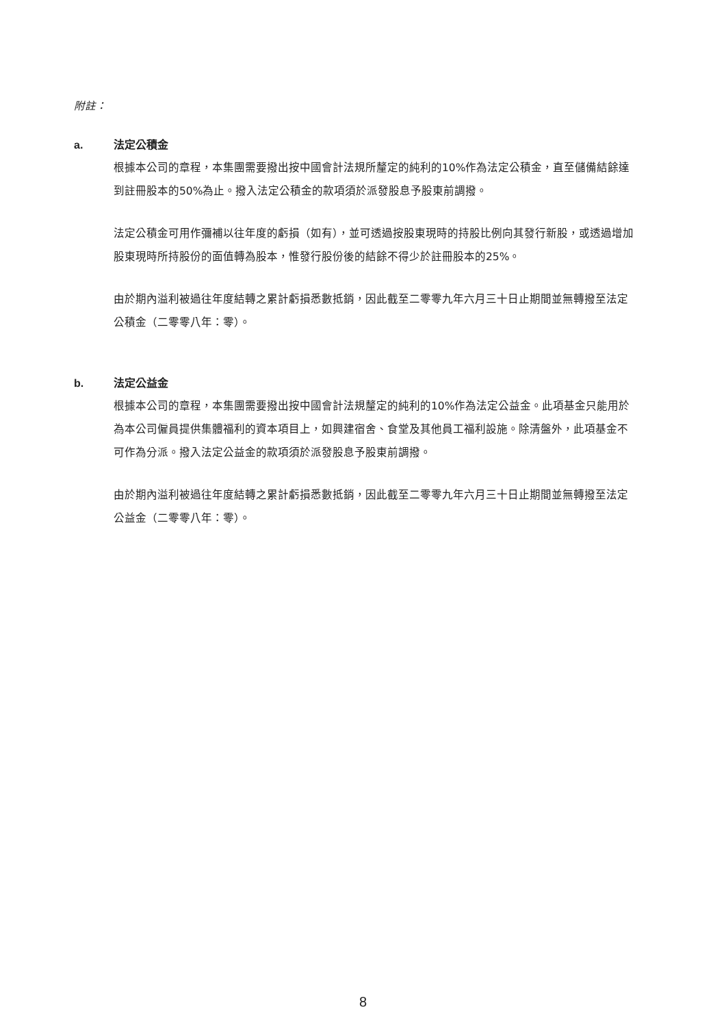附註：
a. 法定公積金
根據本公司的章程，本集團需要撥出按中國會計法規所釐定的純利的10%作為法定公積金，直至儲備結餘達到註冊股本的50%為止。撥入法定公積金的款項須於派發股息予股東前調撥。
法定公積金可用作彌補以往年度的虧損（如有），並可透過按股東現時的持股比例向其發行新股，或透過增加股東現時所持股份的面值轉為股本，惟發行股份後的結餘不得少於註冊股本的25%。
由於期內溢利被過往年度結轉之累計虧損悉數抵銷，因此截至二零零九年六月三十日止期間並無轉撥至法定公積金（二零零八年：零）。
b. 法定公益金
根據本公司的章程，本集團需要撥出按中國會計法規釐定的純利的10%作為法定公益金。此項基金只能用於為本公司僱員提供集體福利的資本項目上，如興建宿舍、食堂及其他員工福利設施。除清盤外，此項基金不可作為分派。撥入法定公益金的款項須於派發股息予股東前調撥。
由於期內溢利被過往年度結轉之累計虧損悉數抵銷，因此截至二零零九年六月三十日止期間並無轉撥至法定公益金（二零零八年：零）。
8